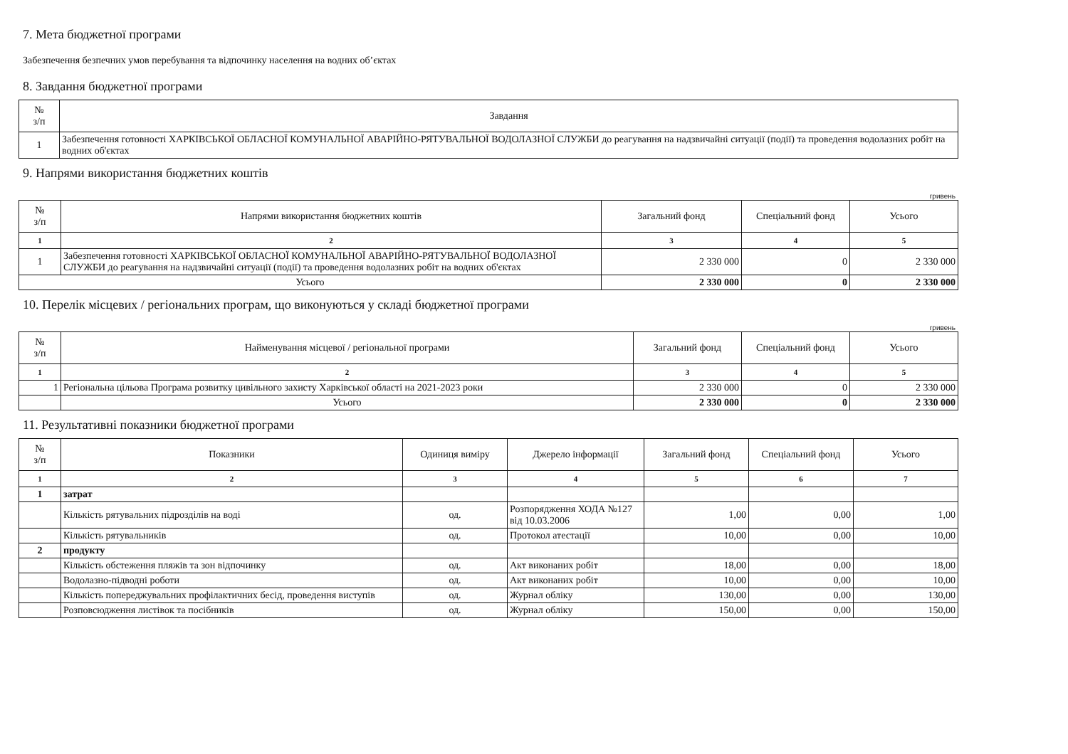7. Мета бюджетної програми
Забезпечення безпечних умов перебування та відпочинку населення на водних об’єктах
8. Завдання бюджетної програми
| № з/п | Завдання |
| --- | --- |
| 1 | Забезпечення готовності ХАРКІВСЬКОЇ ОБЛАСНОЇ КОМУНАЛЬНОЇ АВАРІЙНО-РЯТУВАЛЬНОЇ ВОДОЛАЗНОЇ СЛУЖБИ до реагування на надзвичайні ситуації (події) та проведення водолазних робіт на водних об'єктах |
9. Напрями використання бюджетних коштів
гривень
| № з/п | Напрями використання бюджетних коштів | Загальний фонд | Спеціальний фонд | Усього |
| --- | --- | --- | --- | --- |
| 1 | 2 | 3 | 4 | 5 |
| 1 | Забезпечення готовності ХАРКІВСЬКОЇ ОБЛАСНОЇ КОМУНАЛЬНОЇ АВАРІЙНО-РЯТУВАЛЬНОЇ ВОДОЛАЗНОЇ СЛУЖБИ до реагування на надзвичайні ситуації (події) та проведення водолазних робіт на водних об'єктах | 2 330 000 | 0 | 2 330 000 |
| Усього | | 2 330 000 | 0 | 2 330 000 |
10. Перелік місцевих / регіональних програм, що виконуються у складі бюджетної програми
гривень
| № з/п | Найменування місцевої / регіональної програми | Загальний фонд | Спеціальний фонд | Усього |
| --- | --- | --- | --- | --- |
| 1 | 2 | 3 | 4 | 5 |
| 1 | Регіональна цільова Програма розвитку цивільного захисту Харківської області на 2021-2023 роки | 2 330 000 | 0 | 2 330 000 |
| | Усього | 2 330 000 | 0 | 2 330 000 |
11. Результативні показники бюджетної програми
| № з/п | Показники | Одиниця виміру | Джерело інформації | Загальний фонд | Спеціальний фонд | Усього |
| --- | --- | --- | --- | --- | --- | --- |
| 1 | 2 | 3 | 4 | 5 | 6 | 7 |
| 1 | затрат | | | | | |
| | Кількість рятувальних підрозділів на воді | од. | Розпорядження ХОДА №127 від 10.03.2006 | 1,00 | 0,00 | 1,00 |
| | Кількість рятувальників | од. | Протокол атестації | 10,00 | 0,00 | 10,00 |
| 2 | продукту | | | | | |
| | Кількість обстеження пляжів та зон відпочинку | од. | Акт виконаних робіт | 18,00 | 0,00 | 18,00 |
| | Водолазно-підводні роботи | од. | Акт виконаних робіт | 10,00 | 0,00 | 10,00 |
| | Кількість попереджувальних профілактичних бесід, проведення виступів | од. | Журнал обліку | 130,00 | 0,00 | 130,00 |
| | Розповсюдження листівок та посібників | од. | Журнал обліку | 150,00 | 0,00 | 150,00 |